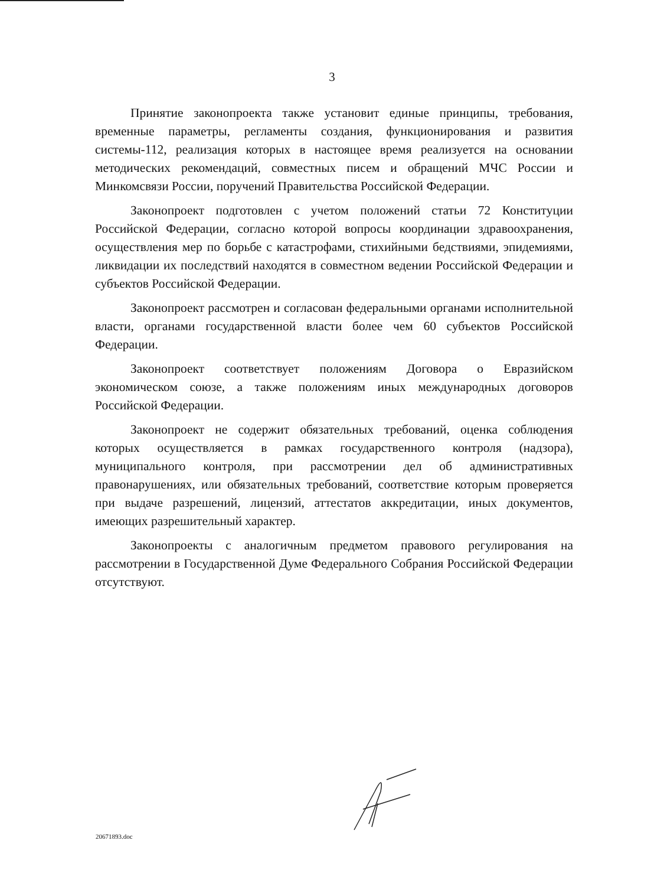3
Принятие законопроекта также установит единые принципы, требования, временные параметры, регламенты создания, функционирования и развития системы-112, реализация которых в настоящее время реализуется на основании методических рекомендаций, совместных писем и обращений МЧС России и Минкомсвязи России, поручений Правительства Российской Федерации.
Законопроект подготовлен с учетом положений статьи 72 Конституции Российской Федерации, согласно которой вопросы координации здравоохранения, осуществления мер по борьбе с катастрофами, стихийными бедствиями, эпидемиями, ликвидации их последствий находятся в совместном ведении Российской Федерации и субъектов Российской Федерации.
Законопроект рассмотрен и согласован федеральными органами исполнительной власти, органами государственной власти более чем 60 субъектов Российской Федерации.
Законопроект соответствует положениям Договора о Евразийском экономическом союзе, а также положениям иных международных договоров Российской Федерации.
Законопроект не содержит обязательных требований, оценка соблюдения которых осуществляется в рамках государственного контроля (надзора), муниципального контроля, при рассмотрении дел об административных правонарушениях, или обязательных требований, соответствие которым проверяется при выдаче разрешений, лицензий, аттестатов аккредитации, иных документов, имеющих разрешительный характер.
Законопроекты с аналогичным предметом правового регулирования на рассмотрении в Государственной Думе Федерального Собрания Российской Федерации отсутствуют.
20671893.doc